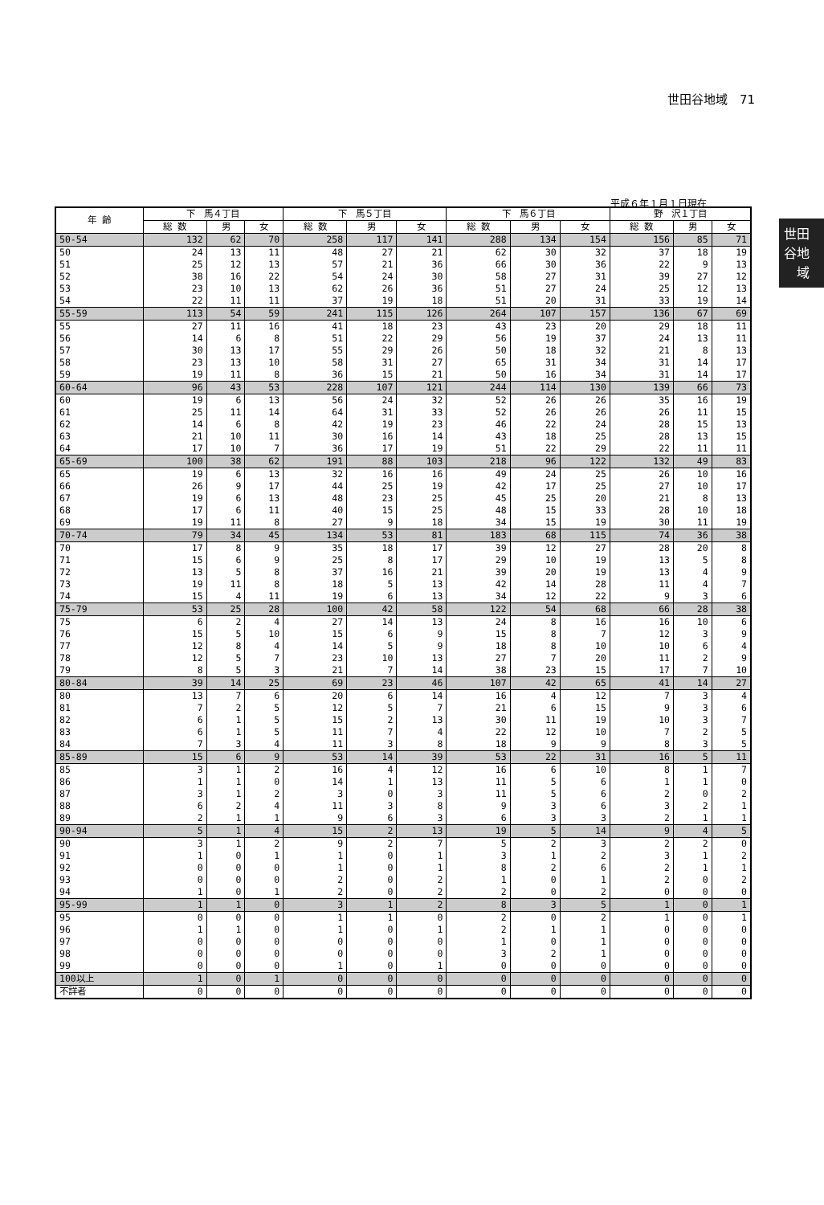世田谷地域　71
世田
谷地
　域
平成６年１月１日現在
| 年 齢 | 下 馬４丁目 | | | 下 馬５丁目 | | | 下 馬６丁目 | | | 野 沢１丁目 | | |
| --- | --- | --- | --- | --- | --- | --- | --- | --- | --- | --- | --- | --- |
| | 総 数 | 男 | 女 | 総 数 | 男 | 女 | 総 数 | 男 | 女 | 総 数 | 男 | 女 |
| 50-54 | 132 | 62 | 70 | 258 | 117 | 141 | 288 | 134 | 154 | 156 | 85 | 71 |
| 50 | 24 | 13 | 11 | 48 | 27 | 21 | 62 | 30 | 32 | 37 | 18 | 19 |
| 51 | 25 | 12 | 13 | 57 | 21 | 36 | 66 | 30 | 36 | 22 | 9 | 13 |
| 52 | 38 | 16 | 22 | 54 | 24 | 30 | 58 | 27 | 31 | 39 | 27 | 12 |
| 53 | 23 | 10 | 13 | 62 | 26 | 36 | 51 | 27 | 24 | 25 | 12 | 13 |
| 54 | 22 | 11 | 11 | 37 | 19 | 18 | 51 | 20 | 31 | 33 | 19 | 14 |
| 55-59 | 113 | 54 | 59 | 241 | 115 | 126 | 264 | 107 | 157 | 136 | 67 | 69 |
| 55 | 27 | 11 | 16 | 41 | 18 | 23 | 43 | 23 | 20 | 29 | 18 | 11 |
| 56 | 14 | 6 | 8 | 51 | 22 | 29 | 56 | 19 | 37 | 24 | 13 | 11 |
| 57 | 30 | 13 | 17 | 55 | 29 | 26 | 50 | 18 | 32 | 21 | 8 | 13 |
| 58 | 23 | 13 | 10 | 58 | 31 | 27 | 65 | 31 | 34 | 31 | 14 | 17 |
| 59 | 19 | 11 | 8 | 36 | 15 | 21 | 50 | 16 | 34 | 31 | 14 | 17 |
| 60-64 | 96 | 43 | 53 | 228 | 107 | 121 | 244 | 114 | 130 | 139 | 66 | 73 |
| 60 | 19 | 6 | 13 | 56 | 24 | 32 | 52 | 26 | 26 | 35 | 16 | 19 |
| 61 | 25 | 11 | 14 | 64 | 31 | 33 | 52 | 26 | 26 | 26 | 11 | 15 |
| 62 | 14 | 6 | 8 | 42 | 19 | 23 | 46 | 22 | 24 | 28 | 15 | 13 |
| 63 | 21 | 10 | 11 | 30 | 16 | 14 | 43 | 18 | 25 | 28 | 13 | 15 |
| 64 | 17 | 10 | 7 | 36 | 17 | 19 | 51 | 22 | 29 | 22 | 11 | 11 |
| 65-69 | 100 | 38 | 62 | 191 | 88 | 103 | 218 | 96 | 122 | 132 | 49 | 83 |
| 65 | 19 | 6 | 13 | 32 | 16 | 16 | 49 | 24 | 25 | 26 | 10 | 16 |
| 66 | 26 | 9 | 17 | 44 | 25 | 19 | 42 | 17 | 25 | 27 | 10 | 17 |
| 67 | 19 | 6 | 13 | 48 | 23 | 25 | 45 | 25 | 20 | 21 | 8 | 13 |
| 68 | 17 | 6 | 11 | 40 | 15 | 25 | 48 | 15 | 33 | 28 | 10 | 18 |
| 69 | 19 | 11 | 8 | 27 | 9 | 18 | 34 | 15 | 19 | 30 | 11 | 19 |
| 70-74 | 79 | 34 | 45 | 134 | 53 | 81 | 183 | 68 | 115 | 74 | 36 | 38 |
| 70 | 17 | 8 | 9 | 35 | 18 | 17 | 39 | 12 | 27 | 28 | 20 | 8 |
| 71 | 15 | 6 | 9 | 25 | 8 | 17 | 29 | 10 | 19 | 13 | 5 | 8 |
| 72 | 13 | 5 | 8 | 37 | 16 | 21 | 39 | 20 | 19 | 13 | 4 | 9 |
| 73 | 19 | 11 | 8 | 18 | 5 | 13 | 42 | 14 | 28 | 11 | 4 | 7 |
| 74 | 15 | 4 | 11 | 19 | 6 | 13 | 34 | 12 | 22 | 9 | 3 | 6 |
| 75-79 | 53 | 25 | 28 | 100 | 42 | 58 | 122 | 54 | 68 | 66 | 28 | 38 |
| 75 | 6 | 2 | 4 | 27 | 14 | 13 | 24 | 8 | 16 | 16 | 10 | 6 |
| 76 | 15 | 5 | 10 | 15 | 6 | 9 | 15 | 8 | 7 | 12 | 3 | 9 |
| 77 | 12 | 8 | 4 | 14 | 5 | 9 | 18 | 8 | 10 | 10 | 6 | 4 |
| 78 | 12 | 5 | 7 | 23 | 10 | 13 | 27 | 7 | 20 | 11 | 2 | 9 |
| 79 | 8 | 5 | 3 | 21 | 7 | 14 | 38 | 23 | 15 | 17 | 7 | 10 |
| 80-84 | 39 | 14 | 25 | 69 | 23 | 46 | 107 | 42 | 65 | 41 | 14 | 27 |
| 80 | 13 | 7 | 6 | 20 | 6 | 14 | 16 | 4 | 12 | 7 | 3 | 4 |
| 81 | 7 | 2 | 5 | 12 | 5 | 7 | 21 | 6 | 15 | 9 | 3 | 6 |
| 82 | 6 | 1 | 5 | 15 | 2 | 13 | 30 | 11 | 19 | 10 | 3 | 7 |
| 83 | 6 | 1 | 5 | 11 | 7 | 4 | 22 | 12 | 10 | 7 | 2 | 5 |
| 84 | 7 | 3 | 4 | 11 | 3 | 8 | 18 | 9 | 9 | 8 | 3 | 5 |
| 85-89 | 15 | 6 | 9 | 53 | 14 | 39 | 53 | 22 | 31 | 16 | 5 | 11 |
| 85 | 3 | 1 | 2 | 16 | 4 | 12 | 16 | 6 | 10 | 8 | 1 | 7 |
| 86 | 1 | 1 | 0 | 14 | 1 | 13 | 11 | 5 | 6 | 1 | 1 | 0 |
| 87 | 3 | 1 | 2 | 3 | 0 | 3 | 11 | 5 | 6 | 2 | 0 | 2 |
| 88 | 6 | 2 | 4 | 11 | 3 | 8 | 9 | 3 | 6 | 3 | 2 | 1 |
| 89 | 2 | 1 | 1 | 9 | 6 | 3 | 6 | 3 | 3 | 2 | 1 | 1 |
| 90-94 | 5 | 1 | 4 | 15 | 2 | 13 | 19 | 5 | 14 | 9 | 4 | 5 |
| 90 | 3 | 1 | 2 | 9 | 2 | 7 | 5 | 2 | 3 | 2 | 2 | 0 |
| 91 | 1 | 0 | 1 | 1 | 0 | 1 | 3 | 1 | 2 | 3 | 1 | 2 |
| 92 | 0 | 0 | 0 | 1 | 0 | 1 | 8 | 2 | 6 | 2 | 1 | 1 |
| 93 | 0 | 0 | 0 | 2 | 0 | 2 | 1 | 0 | 1 | 2 | 0 | 2 |
| 94 | 1 | 0 | 1 | 2 | 0 | 2 | 2 | 0 | 2 | 0 | 0 | 0 |
| 95-99 | 1 | 1 | 0 | 3 | 1 | 2 | 8 | 3 | 5 | 1 | 0 | 1 |
| 95 | 0 | 0 | 0 | 1 | 1 | 0 | 2 | 0 | 2 | 1 | 0 | 1 |
| 96 | 1 | 1 | 0 | 1 | 0 | 1 | 2 | 1 | 1 | 0 | 0 | 0 |
| 97 | 0 | 0 | 0 | 0 | 0 | 0 | 1 | 0 | 1 | 0 | 0 | 0 |
| 98 | 0 | 0 | 0 | 0 | 0 | 0 | 3 | 2 | 1 | 0 | 0 | 0 |
| 99 | 0 | 0 | 0 | 1 | 0 | 1 | 0 | 0 | 0 | 0 | 0 | 0 |
| 100以上 | 1 | 0 | 1 | 0 | 0 | 0 | 0 | 0 | 0 | 0 | 0 | 0 |
| 不詳者 | 0 | 0 | 0 | 0 | 0 | 0 | 0 | 0 | 0 | 0 | 0 | 0 |